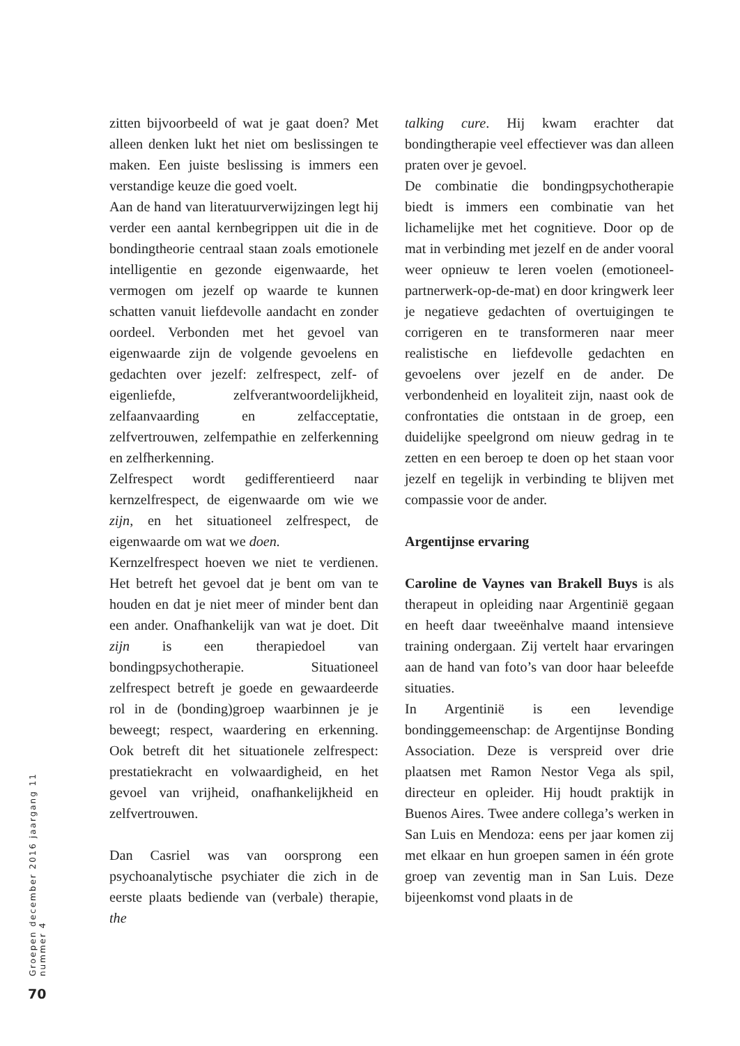zitten bijvoorbeeld of wat je gaat doen? Met alleen denken lukt het niet om beslissingen te maken. Een juiste beslissing is immers een verstandige keuze die goed voelt.
Aan de hand van literatuurverwijzingen legt hij verder een aantal kernbegrippen uit die in de bondingtheorie centraal staan zoals emotionele intelligentie en gezonde eigenwaarde, het vermogen om jezelf op waarde te kunnen schatten vanuit liefdevolle aandacht en zonder oordeel. Verbonden met het gevoel van eigenwaarde zijn de volgende gevoelens en gedachten over jezelf: zelfrespect, zelf- of eigenliefde, zelfverantwoordelijkheid, zelfaanvaarding en zelfacceptatie, zelfvertrouwen, zelfempathie en zelferkenning en zelfherkenning.
Zelfrespect wordt gedifferentieerd naar kernzelfrespect, de eigenwaarde om wie we zijn, en het situationeel zelfrespect, de eigenwaarde om wat we doen.
Kernzelfrespect hoeven we niet te verdienen. Het betreft het gevoel dat je bent om van te houden en dat je niet meer of minder bent dan een ander. Onafhankelijk van wat je doet. Dit zijn is een therapiedoel van bondingpsychotherapie. Situationeel zelfrespect betreft je goede en gewaardeerde rol in de (bonding)groep waarbinnen je je beweegt; respect, waardering en erkenning. Ook betreft dit het situationele zelfrespect: prestatiekracht en volwaardigheid, en het gevoel van vrijheid, onafhankelijkheid en zelfvertrouwen.
Dan Casriel was van oorsprong een psychoanalytische psychiater die zich in de eerste plaats bediende van (verbale) therapie, the
talking cure. Hij kwam erachter dat bondingtherapie veel effectiever was dan alleen praten over je gevoel.
De combinatie die bondingpsychotherapie biedt is immers een combinatie van het lichamelijke met het cognitieve. Door op de mat in verbinding met jezelf en de ander vooral weer opnieuw te leren voelen (emotioneel-partnerwerk-op-de-mat) en door kringwerk leer je negatieve gedachten of overtuigingen te corrigeren en te transformeren naar meer realistische en liefdevolle gedachten en gevoelens over jezelf en de ander. De verbondenheid en loyaliteit zijn, naast ook de confrontaties die ontstaan in de groep, een duidelijke speelgrond om nieuw gedrag in te zetten en een beroep te doen op het staan voor jezelf en tegelijk in verbinding te blijven met compassie voor de ander.
Argentijnse ervaring
Caroline de Vaynes van Brakell Buys is als therapeut in opleiding naar Argentinië gegaan en heeft daar tweeënhalve maand intensieve training ondergaan. Zij vertelt haar ervaringen aan de hand van foto’s van door haar beleefde situaties.
In Argentinië is een levendige bondinggemeenschap: de Argentijnse Bonding Association. Deze is verspreid over drie plaatsen met Ramon Nestor Vega als spil, directeur en opleider. Hij houdt praktijk in Buenos Aires. Twee andere collega’s werken in San Luis en Mendoza: eens per jaar komen zij met elkaar en hun groepen samen in één grote groep van zeventig man in San Luis. Deze bijeenkomst vond plaats in de
Groepen december 2016 jaargang 11 nummer 4
70